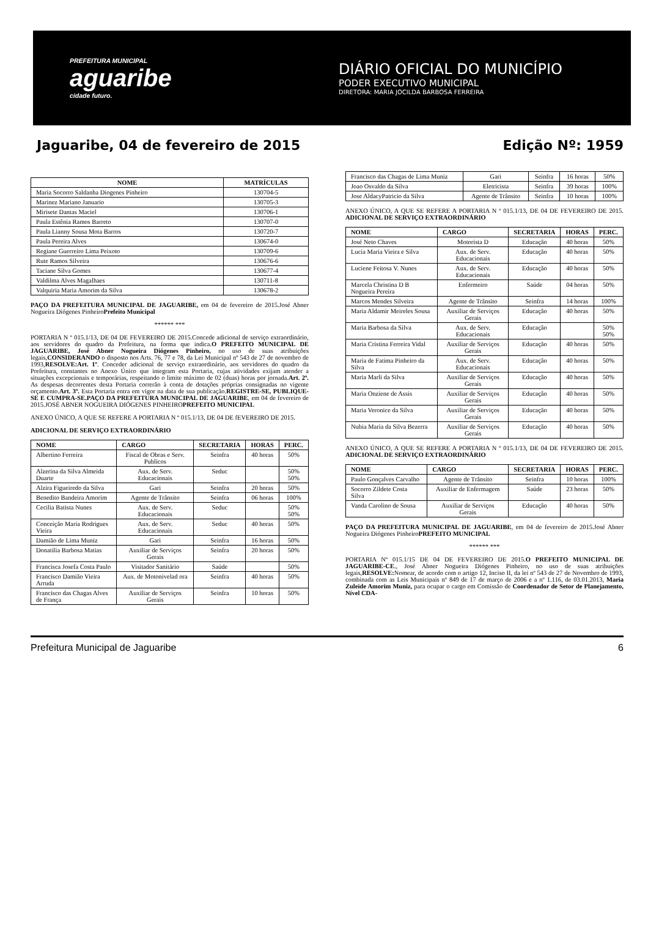PREFEITURA MUNICIPAL
aguaribe
cidade futuro.
DIÁRIO OFICIAL DO MUNICÍPIO
PODER EXECUTIVO MUNICIPAL
DIRETORA: MARIA JOCILDA BARBOSA FERREIRA
Jaguaribe, 04 de fevereiro de 2015 Edição Nº: 1959
| NOME | MATRÍCULAS |
| --- | --- |
| Maria Socorro Saldanha Diogenes Pinheiro | 130704-5 |
| Marinez Mariano Januario | 130705-3 |
| Mirisete Dantas Maciel | 130706-1 |
| Paula Estênia Ramos Barreto | 130707-0 |
| Paula Lianny Sousa Mota Barros | 130720-7 |
| Paula Pereira Alves | 130674-0 |
| Regiane Guerreiro Lima Peixoto | 130709-6 |
| Rute Ramos Silveira | 130676-6 |
| Taciane Silva Gomes | 130677-4 |
| Valdilma Alves Magalhaes | 130711-8 |
| Valquiria Maria Amorim da Silva | 130678-2 |
PAÇO DA PREFEITURA MUNICIPAL DE JAGUARIBE, em 04 de fevereiro de 2015.José Abner Nogueira Diógenes PinheiroPrefeito Municipal
****** ***
PORTARIA N º 015.1/13, DE 04 DE FEVEREIRO DE 2015.Concede adicional de serviço extraordinário, aos servidores do quadro da Prefeitura, na forma que indica.O PREFEITO MUNICIPAL DE JAGUARIBE, José Abner Nogueira Diógenes Pinheiro, no uso de suas atribuições legais,CONSIDERANDO o disposto nos Arts. 76, 77 e 78, da Lei Municipal nº 543 de 27 de novembro de 1993,RESOLVE:Art. 1º. Conceder adicional de serviço extraordinário, aos servidores do quadro da Prefeitura, constantes no Anexo Único que integram esta Portaria, cujas atividades exijam atender a situações excepcionais e temporárias, respeitando o limite máximo de 02 (duas) horas por jornada.Art. 2º. As despesas decorrentes desta Portaria correrão à conta de dotações próprias consignadas no vigente orçamento.Art. 3º. Esta Portaria entra em vigor na data de sua publicação.REGISTRE-SE, PUBLIQUE-SE E CUMPRA-SE.PAÇO DA PREFEITURA MUNICIPAL DE JAGUARIBE, em 04 de fevereiro de 2015.JOSÉ ABNER NOGUEIRA DIÓGENES PINHEIROPREFEITO MUNICIPAL
ANEXO ÚNICO, A QUE SE REFERE A PORTARIA N º 015.1/13, DE 04 DE fEVEREIRO DE 2015.
ADICIONAL DE SERVIÇO EXTRAORDINÁRIO
| NOME | CARGO | SECRETARIA | HORAS | PERC. |
| --- | --- | --- | --- | --- |
| Albertino Ferreira | Fiscal de Obras e Serv. Publicos | Seinfra | 40 horas | 50% |
| Alzerina da Silva Almeida Duarte | Aux. de Serv. Educacionais | Seduc | | 50% 50% |
| Alzira Figueiredo da Silva | Gari | Seinfra | 20 horas | 50% |
| Benedito Bandeira Amorim | Agente de Trânsito | Seinfra | 06 horas | 100% |
| Cecilia Batista Nunes | Aux. de Serv. Educacionais | Seduc | | 50% 50% |
| Conceição Maria Rodrigues Vieira | Aux. de Serv. Educacionais | Seduc | 40 horas | 50% |
| Damião de Lima Muniz | Gari | Seinfra | 16 horas | 50% |
| Donatilia Barbosa Matias | Auxiliar de Serviços Gerais | Seinfra | 20 horas | 50% |
| Francisca Josefa Costa Paulo | Visitador Sanitário | Saúde | | 50% |
| Francisco Damião Vieira Arruda | Aux. de Motonivelad ora | Seinfra | 40 horas | 50% |
| Francisco das Chagas Alves de França | Auxiliar de Serviços Gerais | Seinfra | 10 horas | 50% |
| Francisco das Chagas de Lima Muniz | Gari | Seinfra | 16 horas | 50% |
| Joao Osvaldo da Silva | Eletricista | Seinfra | 39 horas | 100% |
| Jose AldacyPatricio da Silva | Agente de Trânsito | Seinfra | 10 horas | 100% |
ANEXO ÚNICO, A QUE SE REFERE A PORTARIA N º 015.1/13, DE 04 DE FEVEREIRO DE 2015. ADICIONAL DE SERVIÇO EXTRAORDINÁRIO
| NOME | CARGO | SECRETARIA | HORAS | PERC. |
| --- | --- | --- | --- | --- |
| José Neto Chaves | Motorista D | Educação | 40 horas | 50% |
| Lucia Maria Vieira e Silva | Aux. de Serv. Educacionais | Educação | 40 horas | 50% |
| Luciene Feitosa V. Nunes | Aux. de Serv. Educacionais | Educação | 40 horas | 50% |
| Marcela Christina D B Nogueira Pereira | Enfermeiro | Saúde | 04 horas | 50% |
| Marcos Mendes Silveira | Agente de Trânsito | Seinfra | 14 horas | 100% |
| Maria Aldamir Meireles Sousa | Auxiliar de Serviços Gerais | Educação | 40 horas | 50% |
| Maria Barbosa da Silva | Aux. de Serv. Educacionais | Educação | | 50% 50% |
| Maria Cristina Ferreira Vidal | Auxiliar de Serviços Gerais | Educação | 40 horas | 50% |
| Maria de Fatima Pinheiro da Silva | Aux. de Serv. Educacionais | Educação | 40 horas | 50% |
| Maria Marli da Silva | Auxiliar de Serviços Gerais | Educação | 40 horas | 50% |
| Maria Onziene de Assis | Auxiliar de Serviços Gerais | Educação | 40 horas | 50% |
| Maria Veronice da Silva | Auxiliar de Serviços Gerais | Educação | 40 horas | 50% |
| Nubia Maria da Silva Bezerra | Auxiliar de Serviços Gerais | Educação | 40 horas | 50% |
ANEXO ÚNICO, A QUE SE REFERE A PORTARIA N º 015.1/13, DE 04 DE FEVEREIRO DE 2015. ADICIONAL DE SERVIÇO EXTRAORDINÁRIO
| NOME | CARGO | SECRETARIA | HORAS | PERC. |
| --- | --- | --- | --- | --- |
| Paulo Gonçalves Carvalho | Agente de Trânsito | Seinfra | 10 horas | 100% |
| Socorro Zildete Costa Silva | Auxiliar de Enfermagem | Saúde | 23 horas | 50% |
| Vanda Carolino de Sousa | Auxiliar de Serviços Gerais | Educação | 40 horas | 50% |
PAÇO DA PREFEITURA MUNICIPAL DE JAGUARIBE, em 04 de fevereiro de 2015.José Abner Nogueira Diógenes PinheiroPREFEITO MUNICIPAL
****** ***
PORTARIA Nº 015.1/15 DE 04 DE FEVEREIRO DE 2015.O PREFEITO MUNICIPAL DE JAGUARIBE-CE., José Abner Nogueira Diógenes Pinheiro, no uso de suas atribuições legais,RESOLVE: Nomear, de acordo com o artigo 12, Inciso II, da lei nº 543 de 27 de Novembro de 1993, combinada com as Leis Municipais nº 849 de 17 de março de 2006 e a nº 1.116, de 03.01.2013, Maria Zuleide Amorim Muniz, para ocupar o cargo em Comissão de Coordenador de Setor de Planejamento, Nível CDA-
Prefeitura Municipal de Jaguaribe 6